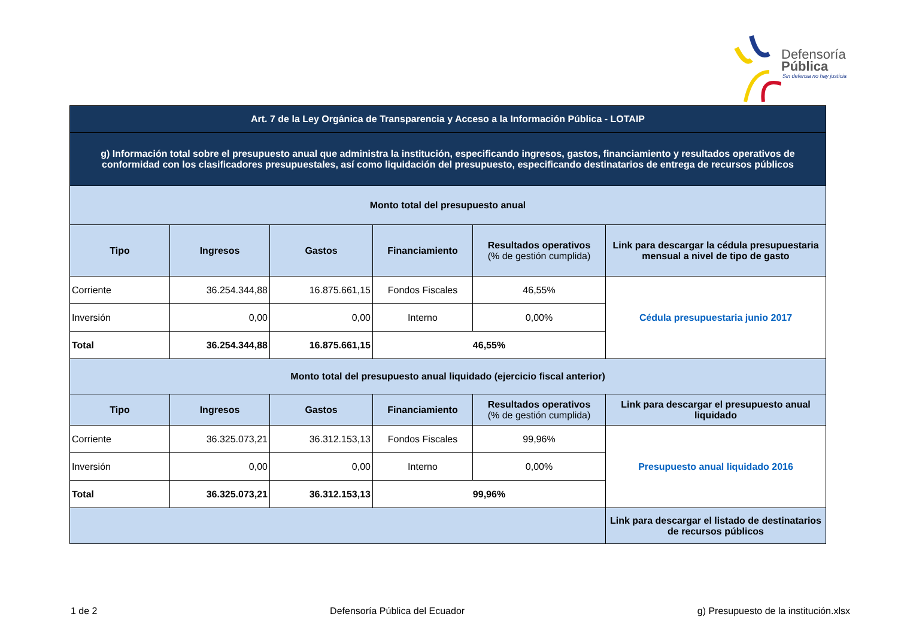Defensoría
Pública
Sin defensa no hay justicia
| Art. 7 de la Ley Orgánica de Transparencia y Acceso a la Información Pública - LOTAIP | | | | | |
| g) Información total sobre el presupuesto anual que administra la institución, especificando ingresos, gastos, financiamiento y resultados operativos de conformidad con los clasificadores presupuestales, así como liquidación del presupuesto, especificando destinatarios de entrega de recursos públicos | | | | | |
| Monto total del presupuesto anual | | | | | |
| Tipo | Ingresos | Gastos | Financiamiento | Resultados operativos (% de gestión cumplida) | Link para descargar la cédula presupuestaria mensual a nivel de tipo de gasto |
| Corriente | 36.254.344,88 | 16.875.661,15 | Fondos Fiscales | 46,55% | Cédula presupuestaria junio 2017 |
| Inversión | 0,00 | 0,00 | Interno | 0,00% | |
| Total | 36.254.344,88 | 16.875.661,15 | 46,55% | | |
| Monto total del presupuesto anual liquidado (ejercicio fiscal anterior) | | | | | |
| Tipo | Ingresos | Gastos | Financiamiento | Resultados operativos (% de gestión cumplida) | Link para descargar el presupuesto anual liquidado |
| Corriente | 36.325.073,21 | 36.312.153,13 | Fondos Fiscales | 99,96% | Presupuesto anual liquidado 2016 |
| Inversión | 0,00 | 0,00 | Interno | 0,00% | |
| Total | 36.325.073,21 | 36.312.153,13 | 99,96% | | |
| | | | | | Link para descargar el listado de destinatarios de recursos públicos |
1 de 2 Defensoría Pública del Ecuador g) Presupuesto de la institución.xlsx